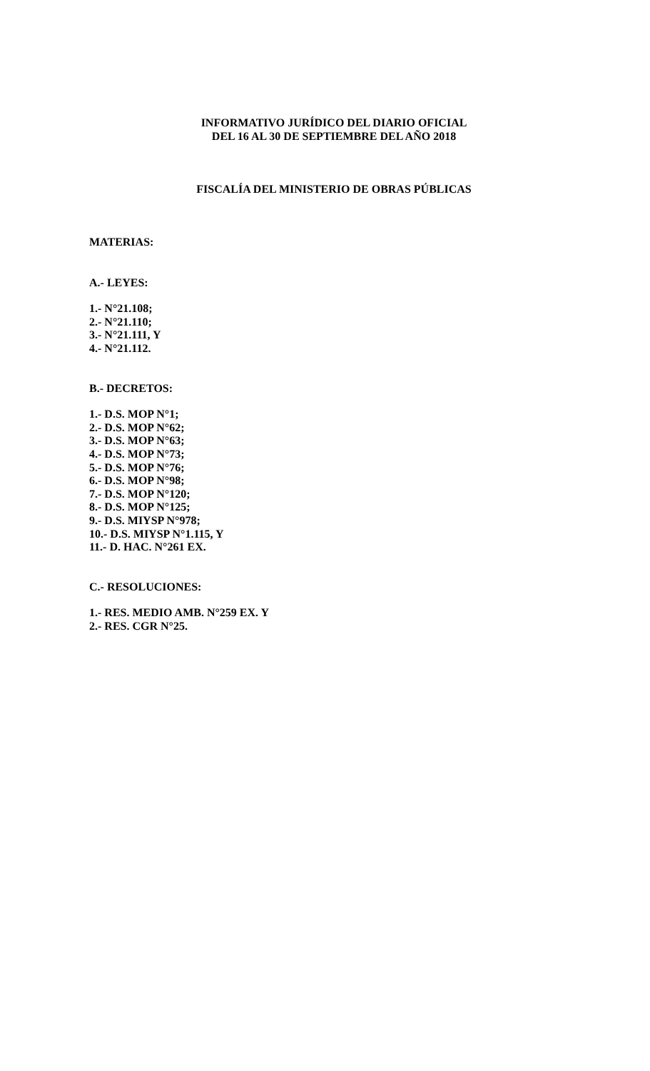INFORMATIVO JURÍDICO DEL DIARIO OFICIAL
DEL 16 AL 30 DE SEPTIEMBRE DEL AÑO 2018
FISCALÍA DEL MINISTERIO DE OBRAS PÚBLICAS
MATERIAS:
A.- LEYES:
1.- N°21.108;
2.- N°21.110;
3.- N°21.111, Y
4.- N°21.112.
B.- DECRETOS:
1.- D.S. MOP N°1;
2.- D.S. MOP N°62;
3.- D.S. MOP N°63;
4.- D.S. MOP N°73;
5.- D.S. MOP N°76;
6.- D.S. MOP N°98;
7.- D.S. MOP N°120;
8.- D.S. MOP N°125;
9.- D.S. MIYSP N°978;
10.- D.S. MIYSP N°1.115, Y
11.- D. HAC. N°261 EX.
C.- RESOLUCIONES:
1.- RES. MEDIO AMB. N°259 EX. Y
2.- RES. CGR N°25.